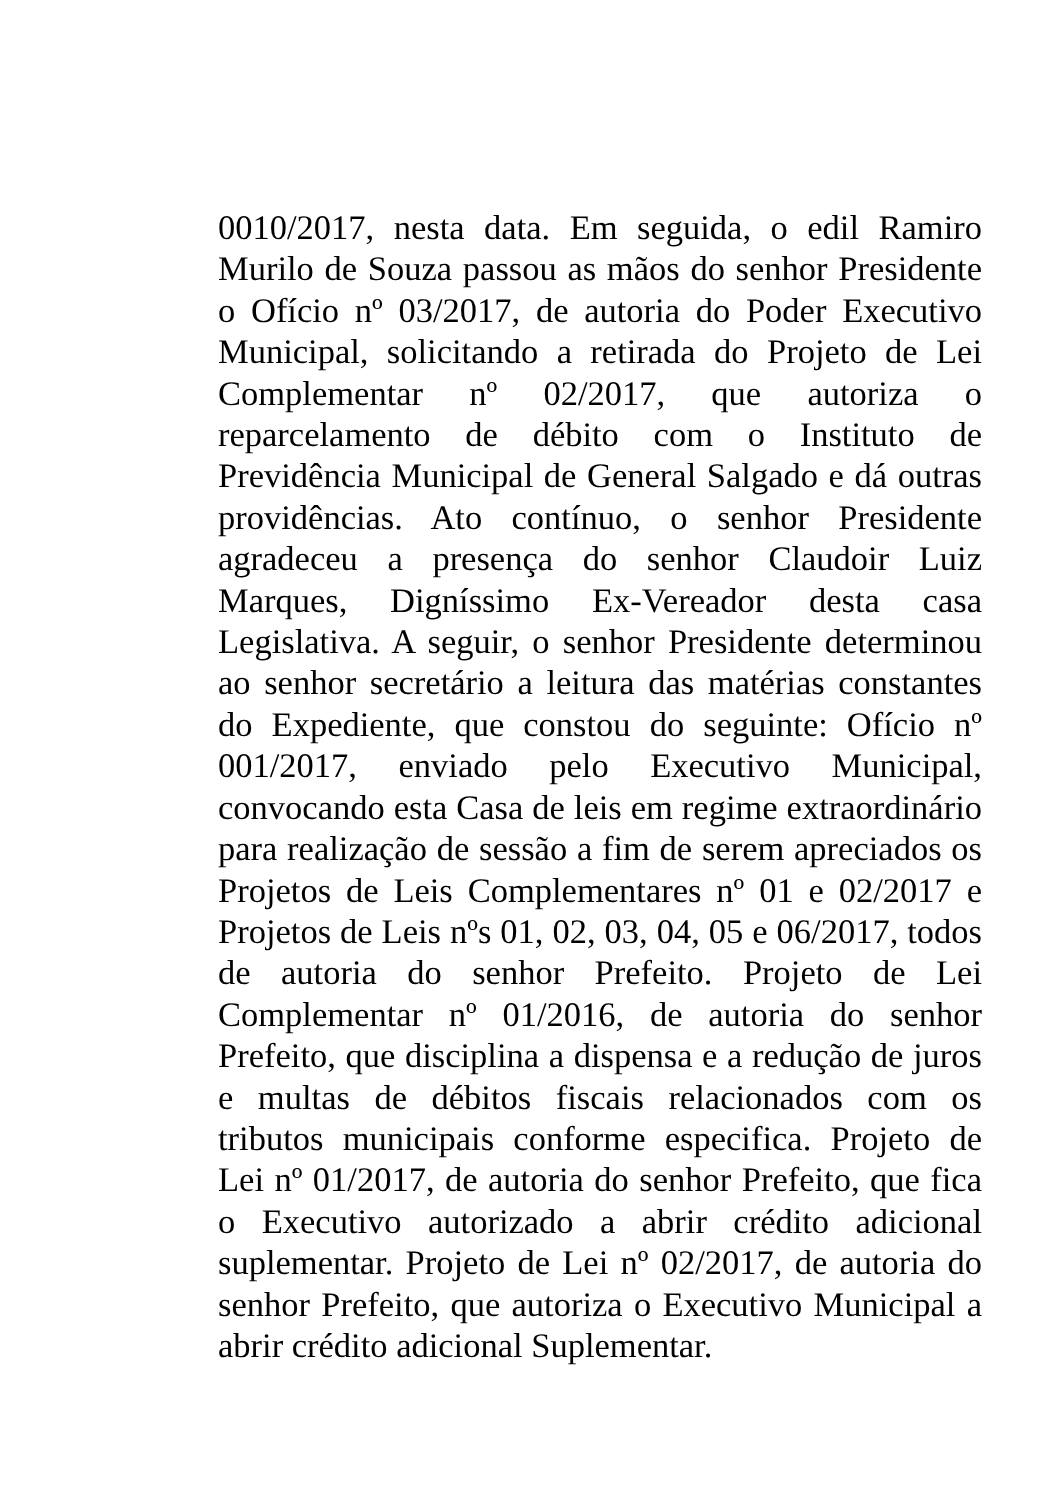0010/2017, nesta data. Em seguida, o edil Ramiro Murilo de Souza passou as mãos do senhor Presidente o Ofício nº 03/2017, de autoria do Poder Executivo Municipal, solicitando a retirada do Projeto de Lei Complementar nº 02/2017, que autoriza o reparcelamento de débito com o Instituto de Previdência Municipal de General Salgado e dá outras providências. Ato contínuo, o senhor Presidente agradeceu a presença do senhor Claudoir Luiz Marques, Digníssimo Ex-Vereador desta casa Legislativa. A seguir, o senhor Presidente determinou ao senhor secretário a leitura das matérias constantes do Expediente, que constou do seguinte: Ofício nº 001/2017, enviado pelo Executivo Municipal, convocando esta Casa de leis em regime extraordinário para realização de sessão a fim de serem apreciados os Projetos de Leis Complementares nº 01 e 02/2017 e Projetos de Leis nºs 01, 02, 03, 04, 05 e 06/2017, todos de autoria do senhor Prefeito. Projeto de Lei Complementar nº 01/2016, de autoria do senhor Prefeito, que disciplina a dispensa e a redução de juros e multas de débitos fiscais relacionados com os tributos municipais conforme especifica. Projeto de Lei nº 01/2017, de autoria do senhor Prefeito, que fica o Executivo autorizado a abrir crédito adicional suplementar. Projeto de Lei nº 02/2017, de autoria do senhor Prefeito, que autoriza o Executivo Municipal a abrir crédito adicional Suplementar.